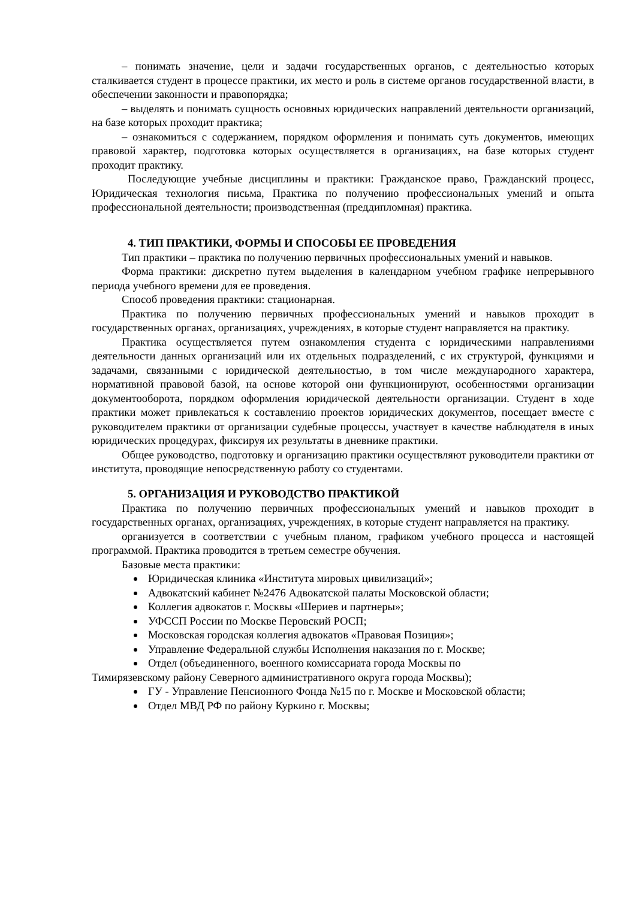– понимать значение, цели и задачи государственных органов, с деятельностью которых сталкивается студент в процессе практики, их место и роль в системе органов государственной власти, в обеспечении законности и правопорядка;
– выделять и понимать сущность основных юридических направлений деятельности организаций, на базе которых проходит практика;
– ознакомиться с содержанием, порядком оформления и понимать суть документов, имеющих правовой характер, подготовка которых осуществляется в организациях, на базе которых студент проходит практику.
Последующие учебные дисциплины и практики: Гражданское право, Гражданский процесс, Юридическая технология письма, Практика по получению профессиональных умений и опыта профессиональной деятельности; производственная (преддипломная) практика.
4. ТИП ПРАКТИКИ, ФОРМЫ И СПОСОБЫ ЕЕ ПРОВЕДЕНИЯ
Тип практики – практика по получению первичных профессиональных умений и навыков.
Форма практики: дискретно путем выделения в календарном учебном графике непрерывного периода учебного времени для ее проведения.
Способ проведения практики: стационарная.
Практика по получению первичных профессиональных умений и навыков проходит в государственных органах, организациях, учреждениях, в которые студент направляется на практику.
Практика осуществляется путем ознакомления студента с юридическими направлениями деятельности данных организаций или их отдельных подразделений, с их структурой, функциями и задачами, связанными с юридической деятельностью, в том числе международного характера, нормативной правовой базой, на основе которой они функционируют, особенностями организации документооборота, порядком оформления юридической деятельности организации. Студент в ходе практики может привлекаться к составлению проектов юридических документов, посещает вместе с руководителем практики от организации судебные процессы, участвует в качестве наблюдателя в иных юридических процедурах, фиксируя их результаты в дневнике практики.
Общее руководство, подготовку и организацию практики осуществляют руководители практики от института, проводящие непосредственную работу со студентами.
5. ОРГАНИЗАЦИЯ И РУКОВОДСТВО ПРАКТИКОЙ
Практика по получению первичных профессиональных умений и навыков проходит в государственных органах, организациях, учреждениях, в которые студент направляется на практику.
организуется в соответствии с учебным планом, графиком учебного процесса и настоящей программой. Практика проводится в третьем семестре обучения.
Базовые места практики:
Юридическая клиника «Института мировых цивилизаций»;
Адвокатский кабинет №2476 Адвокатской палаты Московской области;
Коллегия адвокатов г. Москвы «Шериев и партнеры»;
УФССП России по Москве Перовский РОСП;
Московская городская коллегия адвокатов «Правовая Позиция»;
Управление Федеральной службы Исполнения наказания по г. Москве;
Отдел (объединенного, военного комиссариата города Москвы по
Тимирязевскому району Северного административного округа города Москвы);
ГУ - Управление Пенсионного Фонда №15 по г. Москве и Московской области;
Отдел МВД РФ по району Куркино г. Москвы;